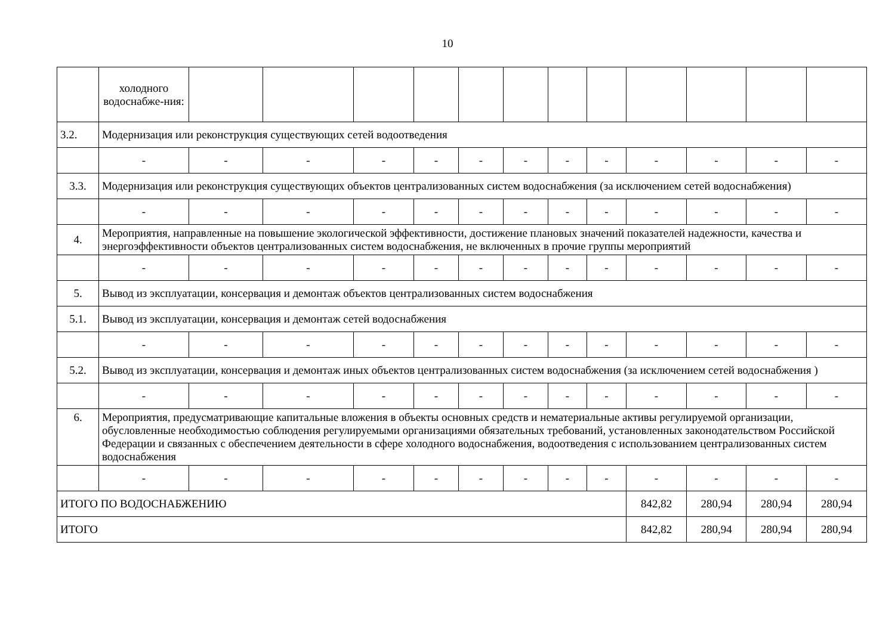10
| | холодного водоснабже-ния: | | | | | | | | | | | | |
| 3.2. | Модернизация или реконструкция существующих сетей водоотведения | | | | | | | | | | | | |
| | - | - | - | - | - | - | - | - | - | - | - | - | - |
| 3.3. | Модернизация или реконструкция существующих объектов централизованных систем водоснабжения (за исключением сетей водоснабжения) | | | | | | | | | | | | |
| | - | - | - | - | - | - | - | - | - | - | - | - | - |
| 4. | Мероприятия, направленные на повышение экологической эффективности, достижение плановых значений показателей надежности, качества и энергоэффективности объектов централизованных систем водоснабжения, не включенных в прочие группы мероприятий | | | | | | | | | | | | |
| | - | - | - | - | - | - | - | - | - | - | - | - | - |
| 5. | Вывод из эксплуатации, консервация и демонтаж объектов централизованных систем водоснабжения | | | | | | | | | | | | |
| 5.1. | Вывод из эксплуатации, консервация и демонтаж сетей водоснабжения | | | | | | | | | | | | |
| | - | - | - | - | - | - | - | - | - | - | - | - | - |
| 5.2. | Вывод из эксплуатации, консервация и демонтаж иных объектов централизованных систем водоснабжения (за исключением сетей водоснабжения ) | | | | | | | | | | | | |
| | - | - | - | - | - | - | - | - | - | - | - | - | - |
| 6. | Мероприятия, предусматривающие капитальные вложения в объекты основных средств и нематериальные активы регулируемой организации, обусловленные необходимостью соблюдения регулируемыми организациями обязательных требований, установленных законодательством Российской Федерации и связанных с обеспечением деятельности в сфере холодного водоснабжения, водоотведения с использованием централизованных систем водоснабжения | | | | | | | | | | | | |
| | - | - | - | - | - | - | - | - | - | - | - | - | - |
| ИТОГО ПО ВОДОСНАБЖЕНИЮ | | | | | | | | | | 842,82 | 280,94 | 280,94 | 280,94 |
| ИТОГО | | | | | | | | | | 842,82 | 280,94 | 280,94 | 280,94 |